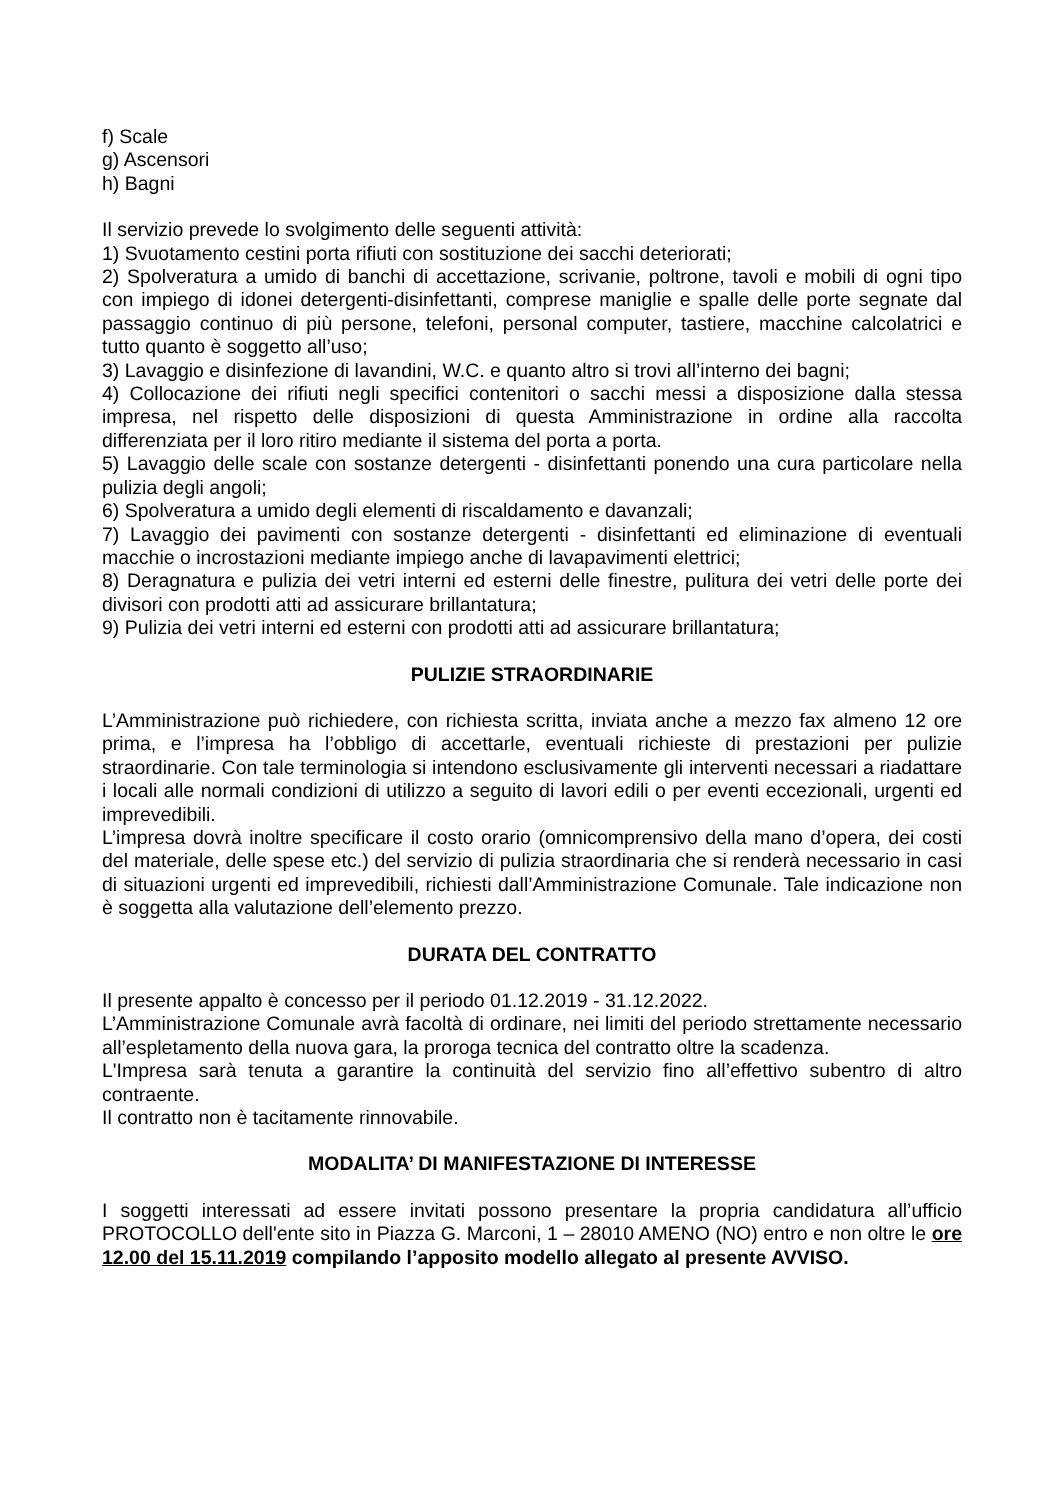f) Scale
g) Ascensori
h) Bagni
Il servizio prevede lo svolgimento delle seguenti attività:
1) Svuotamento cestini porta rifiuti con sostituzione dei sacchi deteriorati;
2) Spolveratura a umido di banchi di accettazione, scrivanie, poltrone, tavoli e mobili di ogni tipo con impiego di idonei detergenti-disinfettanti, comprese maniglie e spalle delle porte segnate dal passaggio continuo di più persone, telefoni, personal computer, tastiere, macchine calcolatrici e tutto quanto è soggetto all’uso;
3) Lavaggio e disinfezione di lavandini, W.C. e quanto altro si trovi all’interno dei bagni;
4) Collocazione dei rifiuti negli specifici contenitori o sacchi messi a disposizione dalla stessa impresa, nel rispetto delle disposizioni di questa Amministrazione in ordine alla raccolta differenziata per il loro ritiro mediante il sistema del porta a porta.
5) Lavaggio delle scale con sostanze detergenti - disinfettanti ponendo una cura particolare nella pulizia degli angoli;
6) Spolveratura a umido degli elementi di riscaldamento e davanzali;
7) Lavaggio dei pavimenti con sostanze detergenti - disinfettanti ed eliminazione di eventuali macchie o incrostazioni mediante impiego anche di lavapavimenti elettrici;
8) Deragnatura e pulizia dei vetri interni ed esterni delle finestre, pulitura dei vetri delle porte dei divisori con prodotti atti ad assicurare brillantatura;
9) Pulizia dei vetri interni ed esterni con prodotti atti ad assicurare brillantatura;
PULIZIE STRAORDINARIE
L’Amministrazione può richiedere, con richiesta scritta, inviata anche a mezzo fax almeno 12 ore prima, e l’impresa ha l’obbligo di accettarle, eventuali richieste di prestazioni per pulizie straordinarie. Con tale terminologia si intendono esclusivamente gli interventi necessari a riadattare i locali alle normali condizioni di utilizzo a seguito di lavori edili o per eventi eccezionali, urgenti ed imprevedibili.
L’impresa dovrà inoltre specificare il costo orario (omnicomprensivo della mano d’opera, dei costi del materiale, delle spese etc.) del servizio di pulizia straordinaria che si renderà necessario in casi di situazioni urgenti ed imprevedibili, richiesti dall’Amministrazione Comunale. Tale indicazione non è soggetta alla valutazione dell’elemento prezzo.
DURATA DEL CONTRATTO
Il presente appalto è concesso per il periodo 01.12.2019 - 31.12.2022.
L’Amministrazione Comunale avrà facoltà di ordinare, nei limiti del periodo strettamente necessario all’espletamento della nuova gara, la proroga tecnica del contratto oltre la scadenza.
L'Impresa sarà tenuta a garantire la continuità del servizio fino all’effettivo subentro di altro contraente.
Il contratto non è tacitamente rinnovabile.
MODALITA’ DI MANIFESTAZIONE DI INTERESSE
I soggetti interessati ad essere invitati possono presentare la propria candidatura all’ufficio PROTOCOLLO dell'ente sito in Piazza G. Marconi, 1 – 28010 AMENO (NO) entro e non oltre le ore 12.00 del 15.11.2019 compilando l’apposito modello allegato al presente AVVISO.